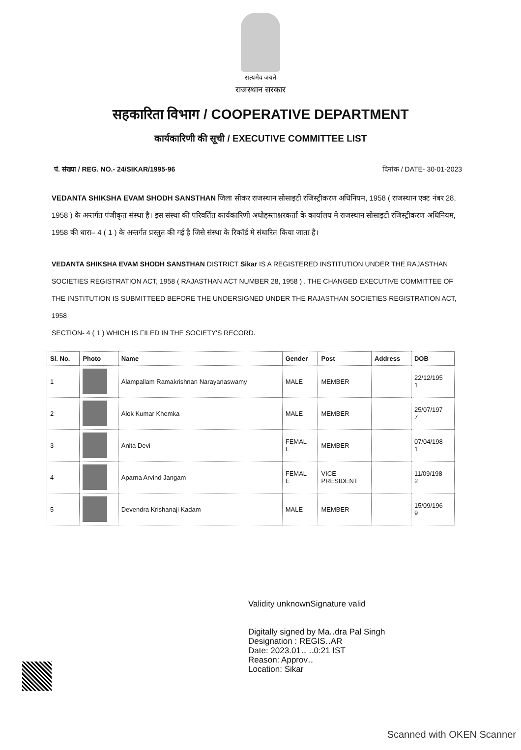सत्यमेव जयते
राजस्थान सरकार
सहकारिता विभाग / COOPERATIVE DEPARTMENT
कार्यकारिणी की सूची / EXECUTIVE COMMITTEE LIST
पं. संख्या / REG. NO.- 24/SIKAR/1995-96 दिनांक / DATE- 30-01-2023
VEDANTA SHIKSHA EVAM SHODH SANSTHAN जिला सीकर राजस्थान सोसाइटी रजिस्ट्रीकरण अधिनियम, 1958 ( राजस्थान एक्ट नंबर 28, 1958 ) के अन्तर्गत पंजीकृत संस्था है। इस संस्था की परिवर्तित कार्यकारिणी अधोहस्ताक्षरकर्ता के कार्यालय मे राजस्थान सोसाइटी रजिस्ट्रीकरण अधिनियम, 1958 की धारा– 4 ( 1 ) के अन्तर्गत प्रस्तुत की गई है जिसे संस्था के रिकॉर्ड मे संधारित किया जाता है।
VEDANTA SHIKSHA EVAM SHODH SANSTHAN DISTRICT Sikar IS A REGISTERED INSTITUTION UNDER THE RAJASTHAN SOCIETIES REGISTRATION ACT, 1958 ( RAJASTHAN ACT NUMBER 28, 1958 ) . THE CHANGED EXECUTIVE COMMITTEE OF THE INSTITUTION IS SUBMITTEED BEFORE THE UNDERSIGNED UNDER THE RAJASTHAN SOCIETIES REGISTRATION ACT, 1958
SECTION- 4 ( 1 ) WHICH IS FILED IN THE SOCIETY'S RECORD.
| Sl. No. | Photo | Name | Gender | Post | Address | DOB |
| --- | --- | --- | --- | --- | --- | --- |
| 1 | | Alampallam Ramakrishnan Narayanaswamy | MALE | MEMBER | | 22/12/195 1 |
| 2 | | Alok Kumar Khemka | MALE | MEMBER | | 25/07/197 7 |
| 3 | | Anita Devi | FEMAL E | MEMBER | | 07/04/198 1 |
| 4 | | Aparna Arvind Jangam | FEMAL E | VICE PRESIDENT | | 11/09/198 2 |
| 5 | | Devendra Krishanaji Kadam | MALE | MEMBER | | 15/09/196 9 |
Validity unknownSignature valid
Digitally signed by Ma‥dra Pal Singh
Designation : REGIS‥AR
Date: 2023.01‥ ‥0:21 IST
Reason: Approv‥
Location: Sikar
Scanned with OKEN Scanner